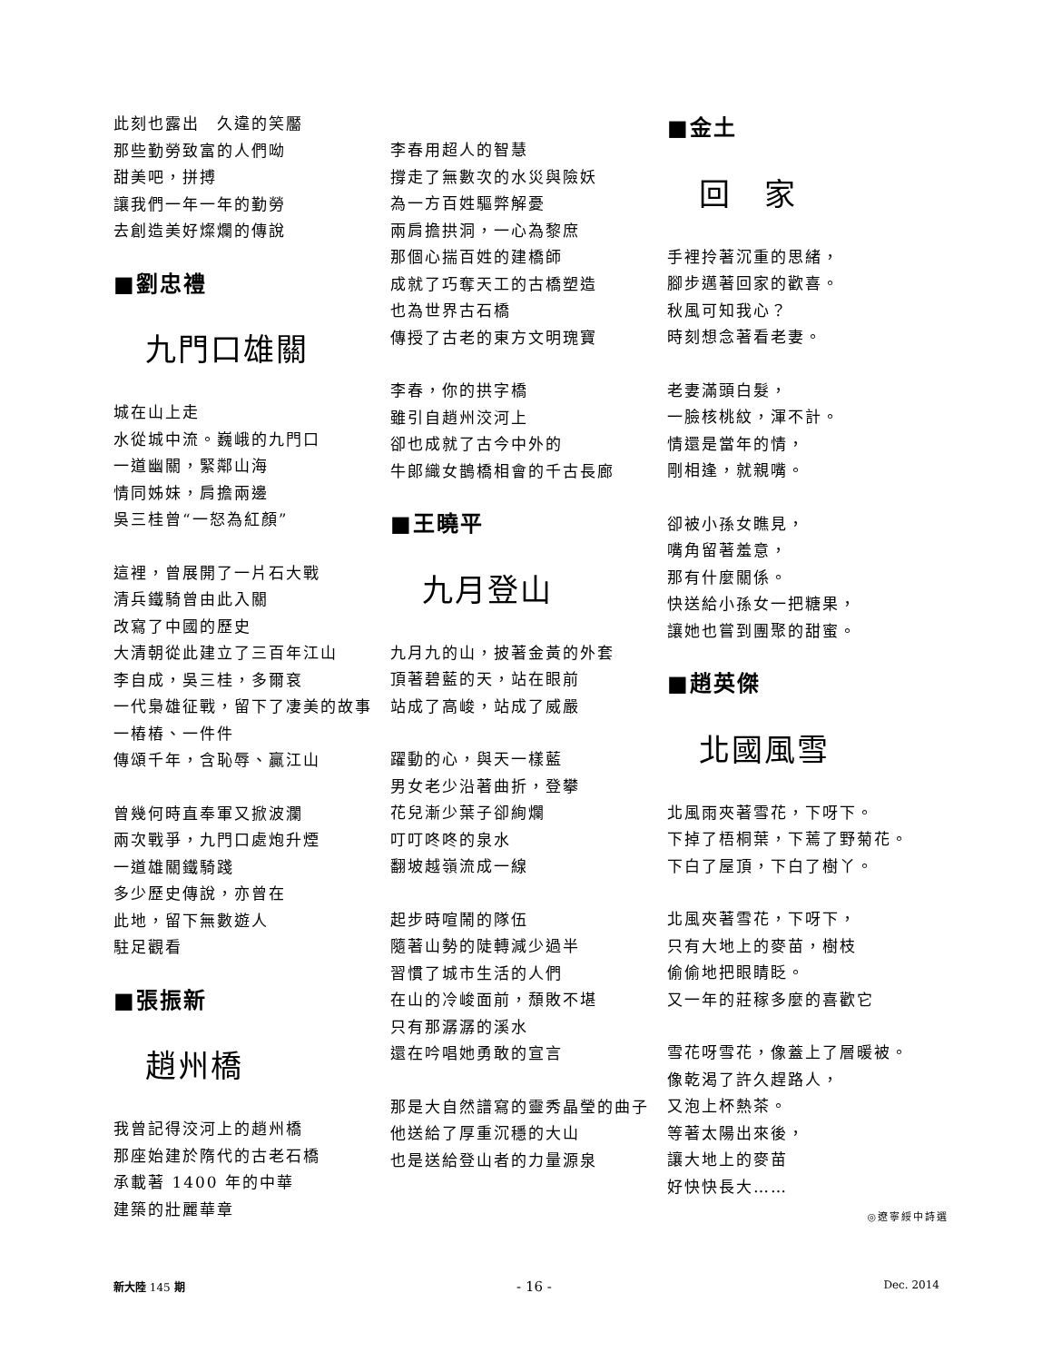此刻也露出　久違的笑靨
那些勤勞致富的人們呦
甜美吧，拼搏
讓我們一年一年的勤勞
去創造美好燦爛的傳說
■劉忠禮
九門口雄關
城在山上走
水從城中流。巍峨的九門口
一道幽關，緊鄰山海
情同姊妹，肩擔兩邊
吳三桂曾“一怒為紅顏”
這裡，曾展開了一片石大戰
清兵鐵騎曾由此入關
改寫了中國的歷史
大清朝從此建立了三百年江山
李自成，吳三桂，多爾袞
一代梟雄征戰，留下了凄美的故事
一樁樁、一件件
傳頌千年，含恥辱、贏江山
曾幾何時直奉軍又掀波瀾
兩次戰爭，九門口處炮升煙
一道雄關鐵騎踐
多少歷史傳說，亦曾在
此地，留下無數遊人
駐足觀看
■張振新
趙州橋
我曾記得洨河上的趙州橋
那座始建於隋代的古老石橋
承載著 1400 年的中華
建築的壯麗華章
李春用超人的智慧
撐走了無數次的水災與險妖
為一方百姓驅弊解憂
兩肩擔拱洞，一心為黎庶
那個心揣百姓的建橋師
成就了巧奪天工的古橋塑造
也為世界古石橋
傳授了古老的東方文明瑰寶
李春，你的拱字橋
雖引自趙州洨河上
卻也成就了古今中外的
牛郎織女鵲橋相會的千古長廊
■王曉平
九月登山
九月九的山，披著金黃的外套
頂著碧藍的天，站在眼前
站成了高峻，站成了威嚴
躍動的心，與天一樣藍
男女老少沿著曲折，登攀
花兒漸少葉子卻絢爛
叮叮咚咚的泉水
翻坡越嶺流成一線
起步時喧鬧的隊伍
隨著山勢的陡轉減少過半
習慣了城市生活的人們
在山的冷峻面前，頹敗不堪
只有那潺潺的溪水
還在吟唱她勇敢的宣言
那是大自然譜寫的靈秀晶瑩的曲子
他送給了厚重沉穩的大山
也是送給登山者的力量源泉
■金土
回　家
手裡拎著沉重的思緒，
腳步邁著回家的歡喜。
秋風可知我心？
時刻想念著看老妻。
老妻滿頭白髮，
一臉核桃紋，渾不計。
情還是當年的情，
剛相逢，就親嘴。
卻被小孫女瞧見，
嘴角留著羞意，
那有什麼關係。
快送給小孫女一把糖果，
讓她也嘗到團聚的甜蜜。
■趙英傑
北國風雪
北風雨夾著雪花，下呀下。
下掉了梧桐葉，下蔫了野菊花。
下白了屋頂，下白了樹丫。
北風夾著雪花，下呀下，
只有大地上的麥苗，樹枝
偷偷地把眼睛眨。
又一年的莊稼多麼的喜歡它
雪花呀雪花，像蓋上了層暖被。
像乾渴了許久趕路人，
又泡上杯熱茶。
等著太陽出來後，
讓大地上的麥苗
好快快長大……
◎遼寧綏中詩選
新大陸 145 期 - 16 - Dec. 2014